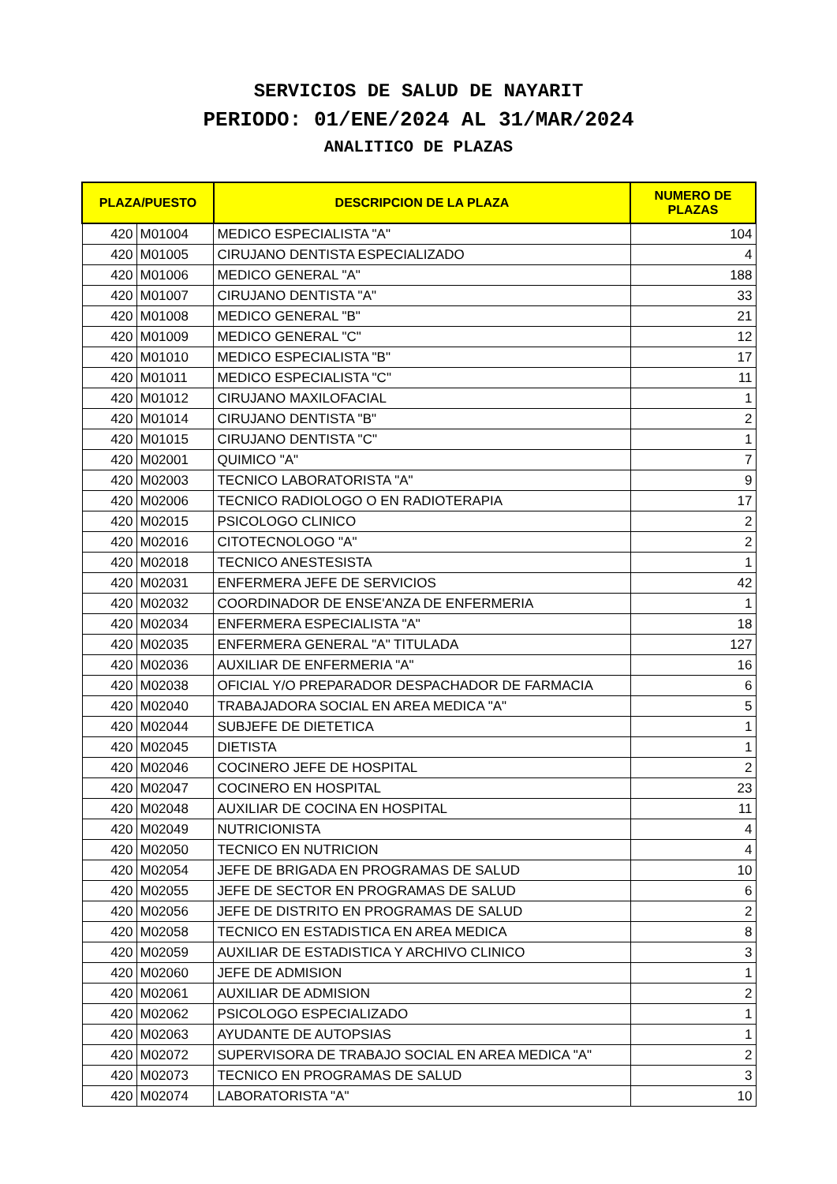SERVICIOS DE SALUD DE NAYARIT
PERIODO: 01/ENE/2024 AL 31/MAR/2024
ANALITICO DE PLAZAS
| PLAZA/PUESTO | | DESCRIPCION DE LA PLAZA | NUMERO DE PLAZAS |
| --- | --- | --- | --- |
| 420 | M01004 | MEDICO ESPECIALISTA "A" | 104 |
| 420 | M01005 | CIRUJANO DENTISTA ESPECIALIZADO | 4 |
| 420 | M01006 | MEDICO GENERAL "A" | 188 |
| 420 | M01007 | CIRUJANO DENTISTA "A" | 33 |
| 420 | M01008 | MEDICO GENERAL "B" | 21 |
| 420 | M01009 | MEDICO GENERAL "C" | 12 |
| 420 | M01010 | MEDICO ESPECIALISTA "B" | 17 |
| 420 | M01011 | MEDICO ESPECIALISTA "C" | 11 |
| 420 | M01012 | CIRUJANO MAXILOFACIAL | 1 |
| 420 | M01014 | CIRUJANO DENTISTA "B" | 2 |
| 420 | M01015 | CIRUJANO DENTISTA "C" | 1 |
| 420 | M02001 | QUIMICO "A" | 7 |
| 420 | M02003 | TECNICO LABORATORISTA "A" | 9 |
| 420 | M02006 | TECNICO RADIOLOGO O EN RADIOTERAPIA | 17 |
| 420 | M02015 | PSICOLOGO CLINICO | 2 |
| 420 | M02016 | CITOTECNOLOGO "A" | 2 |
| 420 | M02018 | TECNICO ANESTESISTA | 1 |
| 420 | M02031 | ENFERMERA JEFE DE SERVICIOS | 42 |
| 420 | M02032 | COORDINADOR DE ENSE'ANZA DE ENFERMERIA | 1 |
| 420 | M02034 | ENFERMERA ESPECIALISTA "A" | 18 |
| 420 | M02035 | ENFERMERA GENERAL "A" TITULADA | 127 |
| 420 | M02036 | AUXILIAR DE ENFERMERIA "A" | 16 |
| 420 | M02038 | OFICIAL Y/O PREPARADOR DESPACHADOR DE FARMACIA | 6 |
| 420 | M02040 | TRABAJADORA SOCIAL EN AREA MEDICA "A" | 5 |
| 420 | M02044 | SUBJEFE DE DIETETICA | 1 |
| 420 | M02045 | DIETISTA | 1 |
| 420 | M02046 | COCINERO JEFE DE HOSPITAL | 2 |
| 420 | M02047 | COCINERO EN HOSPITAL | 23 |
| 420 | M02048 | AUXILIAR DE COCINA EN HOSPITAL | 11 |
| 420 | M02049 | NUTRICIONISTA | 4 |
| 420 | M02050 | TECNICO EN NUTRICION | 4 |
| 420 | M02054 | JEFE DE BRIGADA EN PROGRAMAS DE SALUD | 10 |
| 420 | M02055 | JEFE DE SECTOR EN PROGRAMAS DE SALUD | 6 |
| 420 | M02056 | JEFE DE DISTRITO EN PROGRAMAS DE SALUD | 2 |
| 420 | M02058 | TECNICO EN ESTADISTICA EN AREA MEDICA | 8 |
| 420 | M02059 | AUXILIAR DE ESTADISTICA Y ARCHIVO CLINICO | 3 |
| 420 | M02060 | JEFE DE ADMISION | 1 |
| 420 | M02061 | AUXILIAR DE ADMISION | 2 |
| 420 | M02062 | PSICOLOGO ESPECIALIZADO | 1 |
| 420 | M02063 | AYUDANTE DE AUTOPSIAS | 1 |
| 420 | M02072 | SUPERVISORA DE TRABAJO SOCIAL EN AREA MEDICA "A" | 2 |
| 420 | M02073 | TECNICO EN PROGRAMAS DE SALUD | 3 |
| 420 | M02074 | LABORATORISTA "A" | 10 |